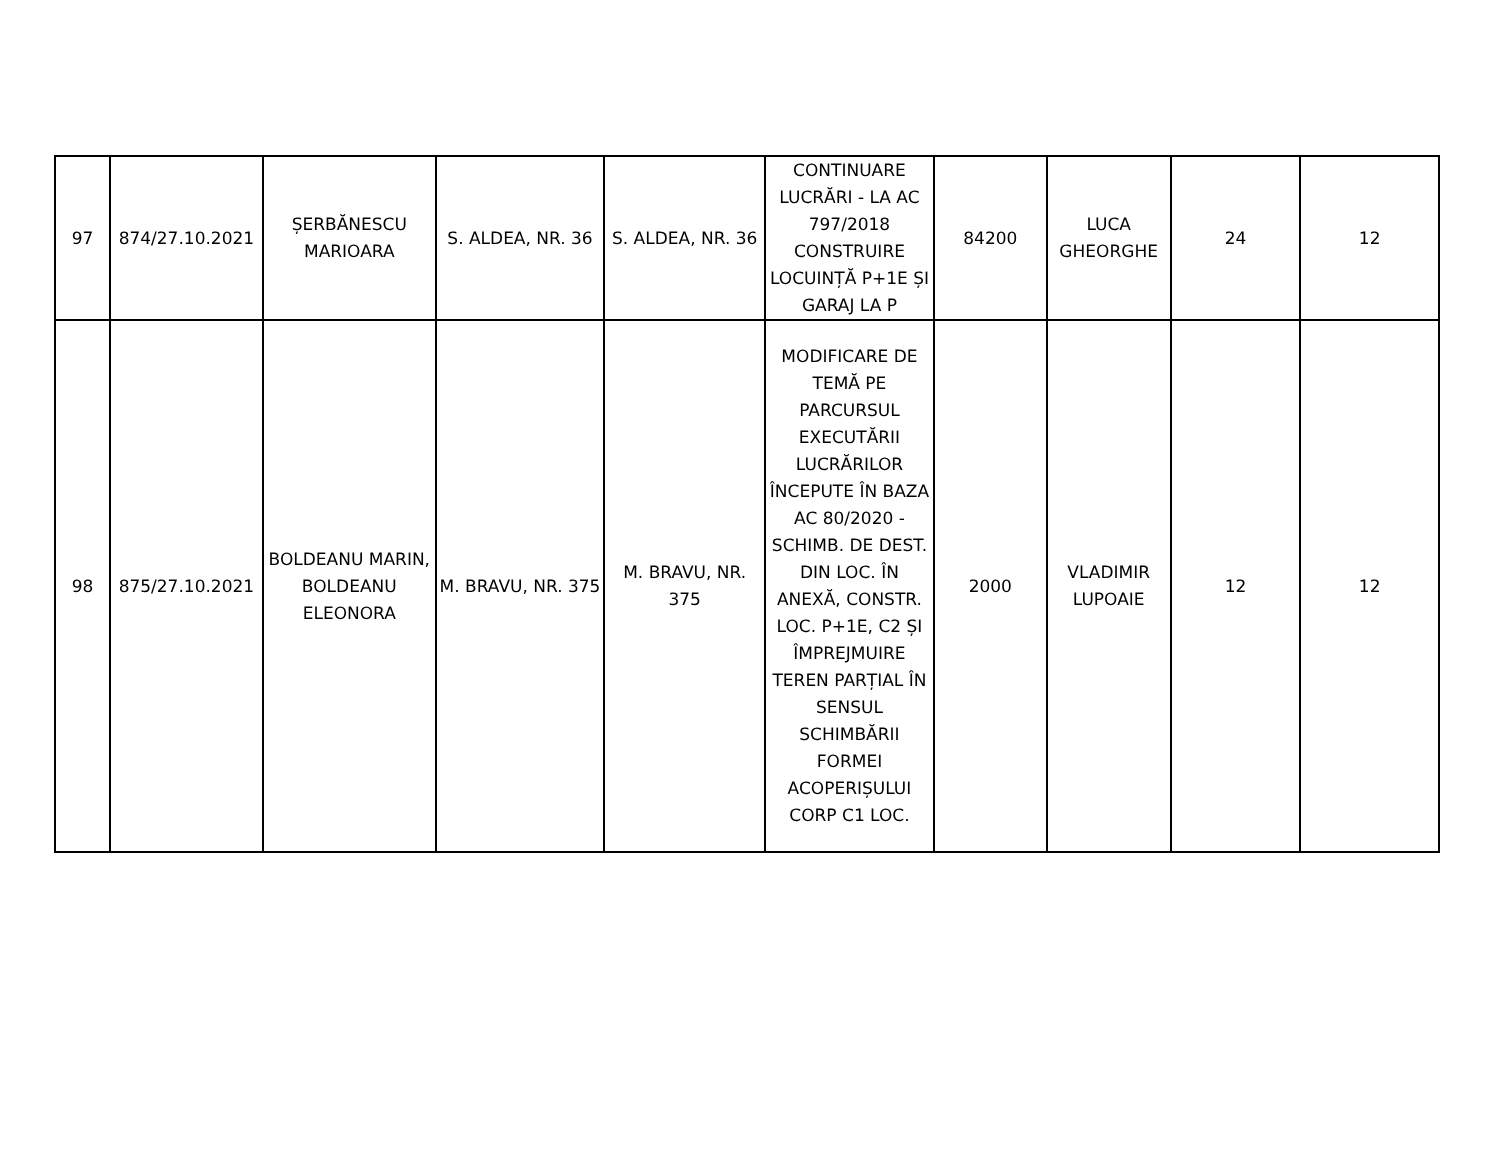| 97 | 874/27.10.2021 | ȘERBĂNESCU MARIOARA | S. ALDEA, NR. 36 | S. ALDEA, NR. 36 | CONTINUARE LUCRĂRI - LA AC 797/2018 CONSTRUIRE LOCUINȚĂ P+1E ȘI GARAJ LA P | 84200 | LUCA GHEORGHE | 24 | 12 |
| 98 | 875/27.10.2021 | BOLDEANU MARIN, BOLDEANU ELEONORA | M. BRAVU, NR. 375 | M. BRAVU, NR. 375 | MODIFICARE DE TEMĂ PE PARCURSUL EXECUTĂRII LUCRĂRILOR ÎNCEPUTE ÎN BAZA AC 80/2020 - SCHIMB. DE DEST. DIN LOC. ÎN ANEXĂ, CONSTR. LOC. P+1E, C2 ȘI ÎMPREJMUIRE TEREN PARȚIAL ÎN SENSUL SCHIMBĂRII FORMEI ACOPERIȘULUI CORP C1 LOC. | 2000 | VLADIMIR LUPOAIE | 12 | 12 |